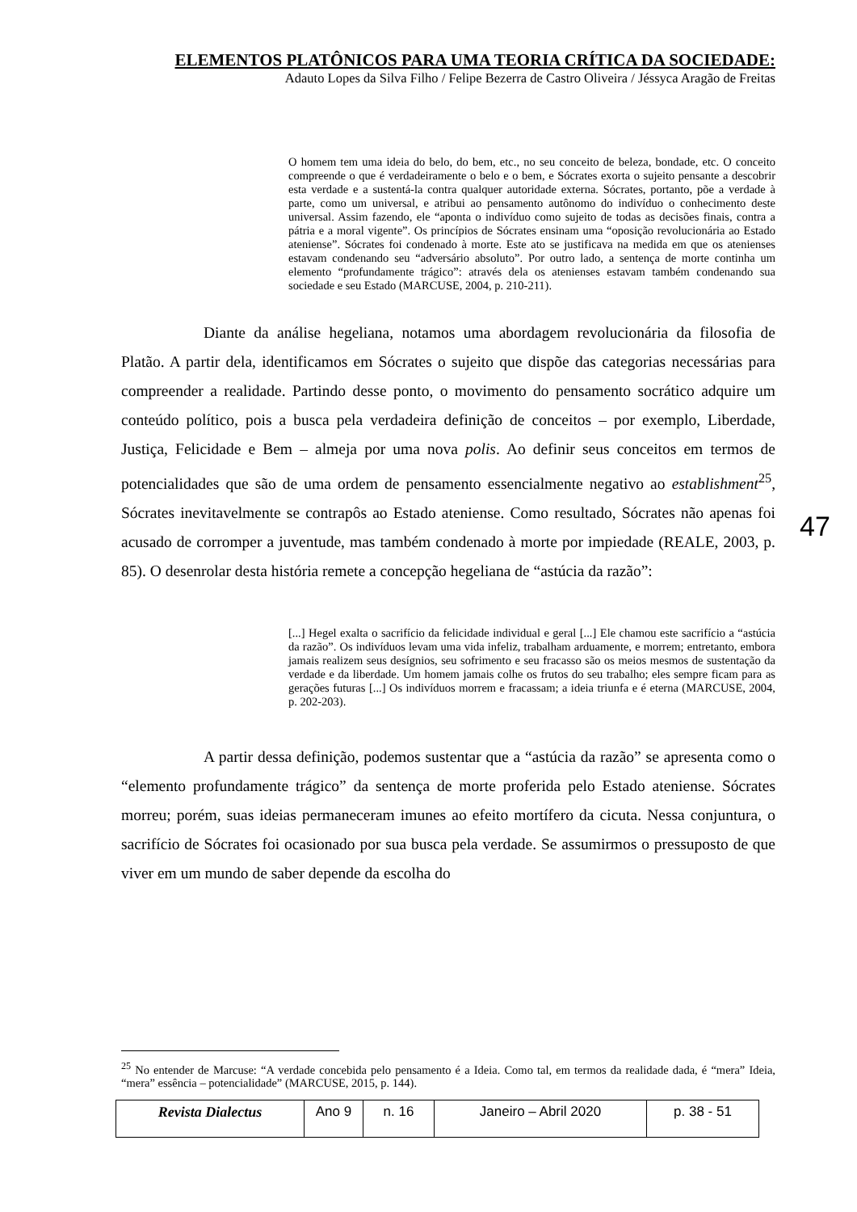ELEMENTOS PLATÔNICOS PARA UMA TEORIA CRÍTICA DA SOCIEDADE:
Adauto Lopes da Silva Filho / Felipe Bezerra de Castro Oliveira / Jéssyca Aragão de Freitas
O homem tem uma ideia do belo, do bem, etc., no seu conceito de beleza, bondade, etc. O conceito compreende o que é verdadeiramente o belo e o bem, e Sócrates exorta o sujeito pensante a descobrir esta verdade e a sustentá-la contra qualquer autoridade externa. Sócrates, portanto, põe a verdade à parte, como um universal, e atribui ao pensamento autônomo do indivíduo o conhecimento deste universal. Assim fazendo, ele “aponta o indivíduo como sujeito de todas as decisões finais, contra a pátria e a moral vigente”. Os princípios de Sócrates ensinam uma “oposição revolucionária ao Estado ateniense”. Sócrates foi condenado à morte. Este ato se justificava na medida em que os atenienses estavam condenando seu “adversário absoluto”. Por outro lado, a sentença de morte continha um elemento “profundamente trágico”: através dela os atenienses estavam também condenando sua sociedade e seu Estado (MARCUSE, 2004, p. 210-211).
Diante da análise hegeliana, notamos uma abordagem revolucionária da filosofia de Platão. A partir dela, identificamos em Sócrates o sujeito que dispõe das categorias necessárias para compreender a realidade. Partindo desse ponto, o movimento do pensamento socrático adquire um conteúdo político, pois a busca pela verdadeira definição de conceitos – por exemplo, Liberdade, Justiça, Felicidade e Bem – almeja por uma nova polis. Ao definir seus conceitos em termos de potencialidades que são de uma ordem de pensamento essencialmente negativo ao establishment<sup>25</sup>, Sócrates inevitavelmente se contrapôs ao Estado ateniense. Como resultado, Sócrates não apenas foi acusado de corromper a juventude, mas também condenado à morte por impiedade (REALE, 2003, p. 85). O desenrolar desta história remete a concepção hegeliana de “astúcia da razão”:
[...] Hegel exalta o sacrifício da felicidade individual e geral [...] Ele chamou este sacrifício a “astúcia da razão”. Os indivíduos levam uma vida infeliz, trabalham arduamente, e morrem; entretanto, embora jamais realizem seus desígnios, seu sofrimento e seu fracasso são os meios mesmos de sustentação da verdade e da liberdade. Um homem jamais colhe os frutos do seu trabalho; eles sempre ficam para as gerações futuras [...] Os indivíduos morrem e fracassam; a ideia triunfa e é eterna (MARCUSE, 2004, p. 202-203).
A partir dessa definição, podemos sustentar que a “astúcia da razão” se apresenta como o “elemento profundamente trágico” da sentença de morte proferida pelo Estado ateniense. Sócrates morreu; porém, suas ideias permaneceram imunes ao efeito mortífero da cicuta. Nessa conjuntura, o sacrifício de Sócrates foi ocasionado por sua busca pela verdade. Se assumirmos o pressuposto de que viver em um mundo de saber depende da escolha do
47
<sup>25</sup> No entender de Marcuse: “A verdade concebida pelo pensamento é a Ideia. Como tal, em termos da realidade dada, é “mera” Ideia, “mera” essência – potencialidade” (MARCUSE, 2015, p. 144).
| Revista Dialectus | Ano 9 | n. 16 | Janeiro – Abril 2020 | p. 38 - 51 |